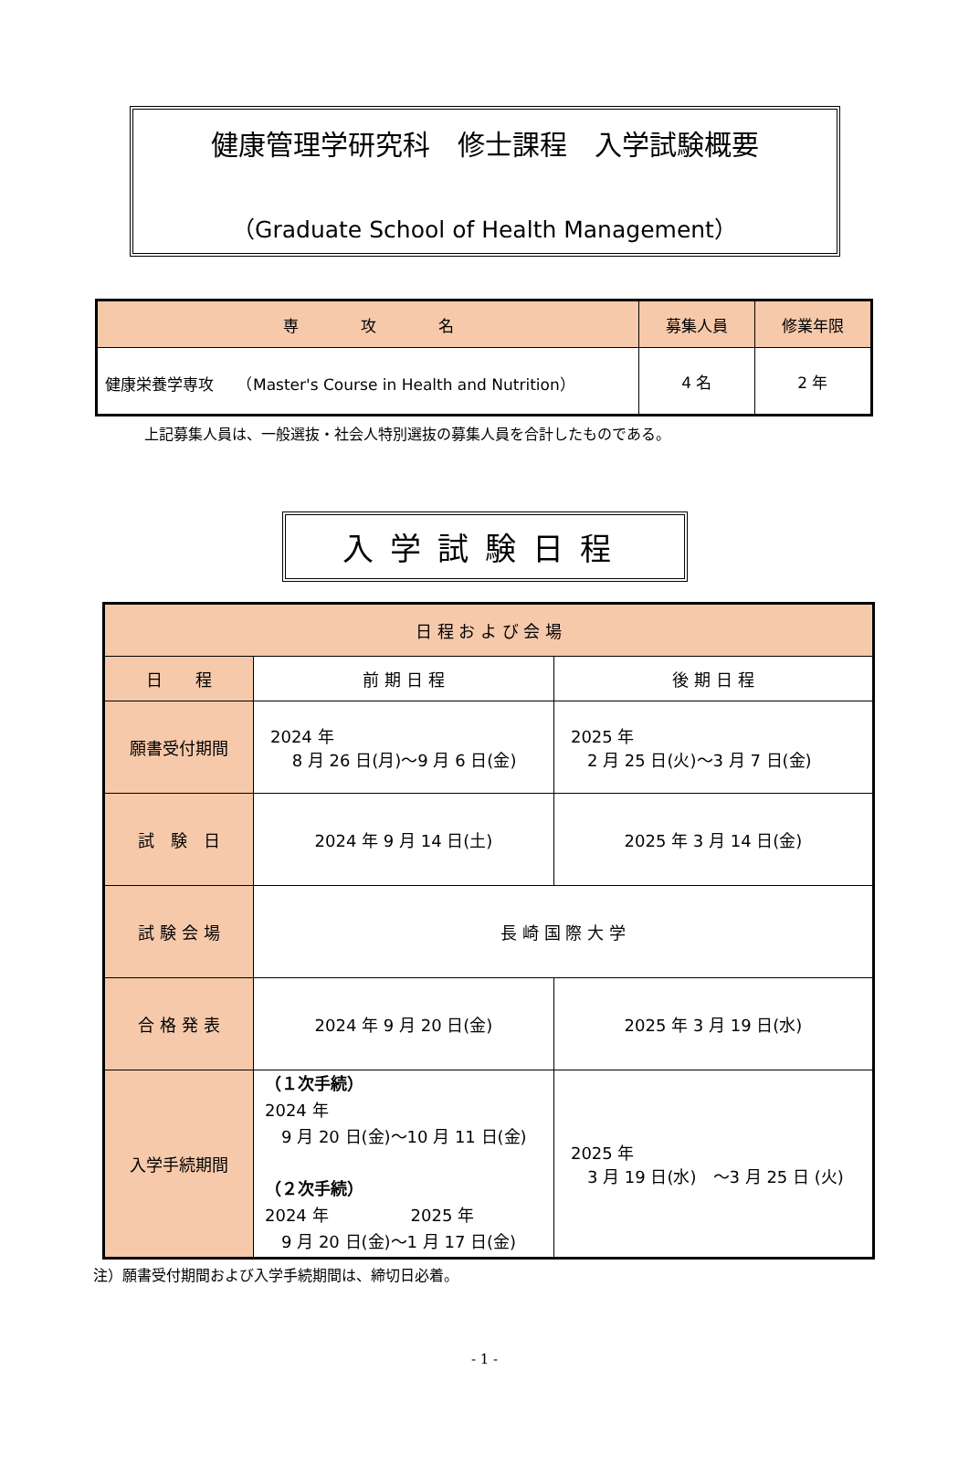健康管理学研究科　修士課程　入学試験概要
（Graduate School of Health Management）
| 専 攻 名 | 募集人員 | 修業年限 |
| --- | --- | --- |
| 健康栄養学専攻 （Master's Course in Health and Nutrition） | 4 名 | 2 年 |
上記募集人員は、一般選抜・社会人特別選抜の募集人員を合計したものである。
入学試験日程
| 日 程 お よ び 会 場 | | |
| --- | --- | --- |
| 日 程 | 前 期 日 程 | 後 期 日 程 |
| 願書受付期間 | 2024 年 8 月 26 日(月)～9 月 6 日(金) | 2025 年 2 月 25 日(火)～3 月 7 日(金) |
| 試 験 日 | 2024 年 9 月 14 日(土) | 2025 年 3 月 14 日(金) |
| 試 験 会 場 | 長 崎 国 際 大 学 | |
| 合 格 発 表 | 2024 年 9 月 20 日(金) | 2025 年 3 月 19 日(水) |
| 入学手続期間 | （１次手続） 2024 年 9 月 20 日(金)～10 月 11 日(金) （２次手続） 2024 年 2025 年 9 月 20 日(金)～1 月 17 日(金) | 2025 年 3 月 19 日(水) ～3 月 25 日 (火) |
注）願書受付期間および入学手続期間は、締切日必着。
- 1 -